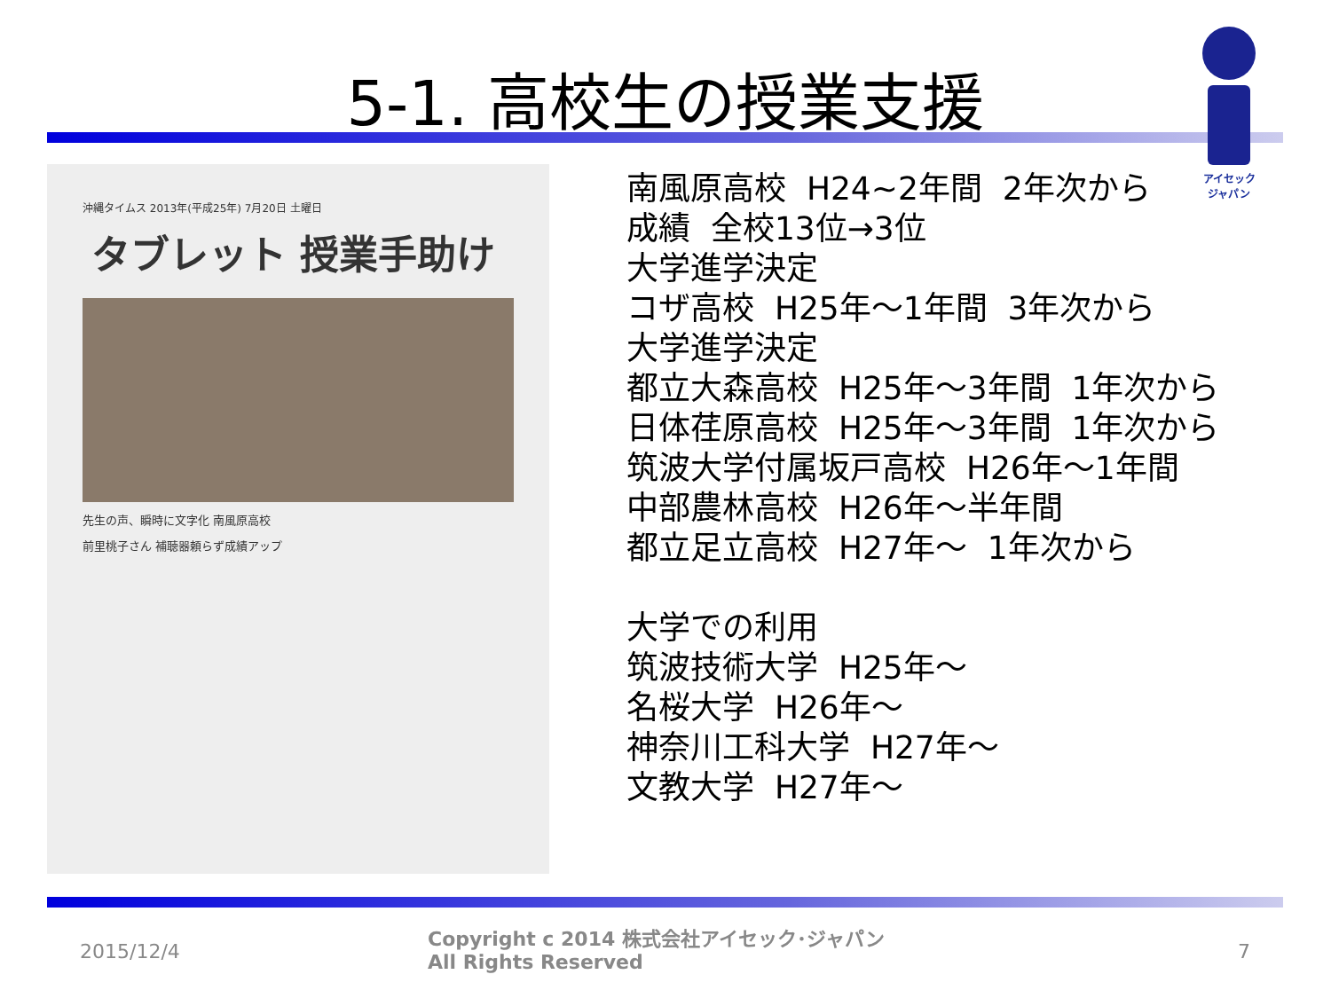5-1. 高校生の授業支援
アイセック
ジャパン
沖縄タイムス 2013年(平成25年) 7月20日 土曜日
タブレット 授業手助け
先生の声、瞬時に文字化 南風原高校
前里桃子さん 補聴器頼らず成績アップ
南風原高校 H24~2年間 2年次から
成績 全校13位→3位
大学進学決定
コザ高校 H25年～1年間 3年次から
大学進学決定
都立大森高校 H25年～3年間 1年次から
日体荏原高校 H25年～3年間 1年次から
筑波大学付属坂戸高校 H26年～1年間
中部農林高校 H26年～半年間
都立足立高校 H27年～ 1年次から
大学での利用
筑波技術大学 H25年～
名桜大学 H26年～
神奈川工科大学 H27年～
文教大学 H27年～
2015/12/4
Copyright c 2014 株式会社アイセック･ジャパン
All Rights Reserved
7